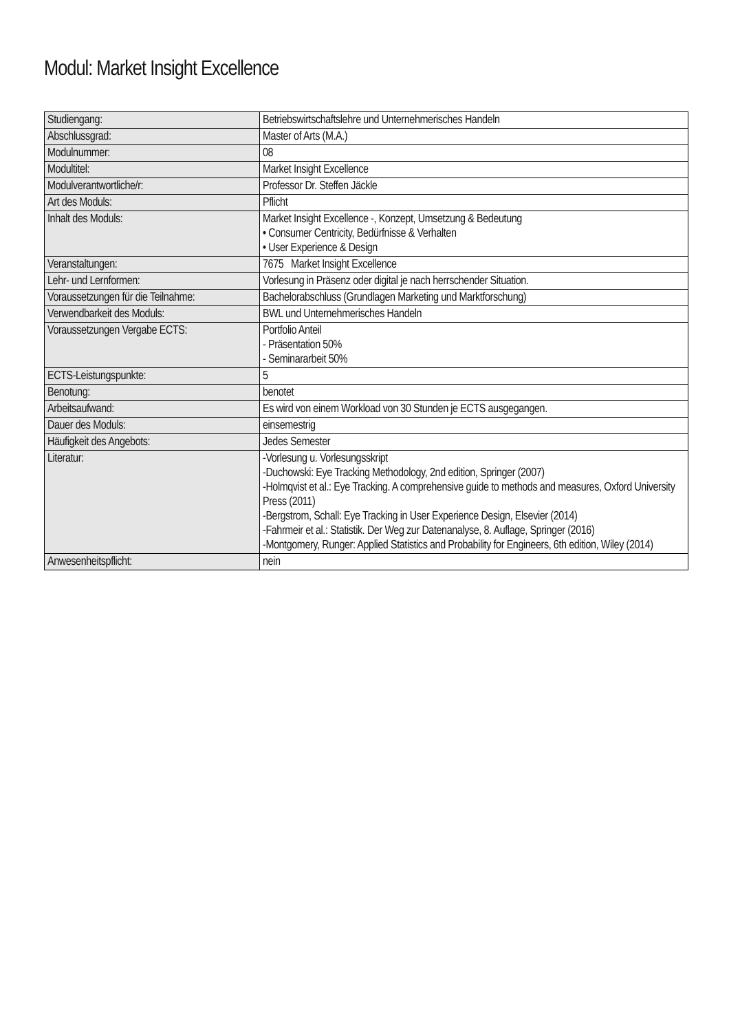Modul: Market Insight Excellence
| Studiengang: | Betriebswirtschaftslehre und Unternehmerisches Handeln |
| Abschlussgrad: | Master of Arts (M.A.) |
| Modulnummer: | 08 |
| Modultitel: | Market Insight Excellence |
| Modulverantwortliche/r: | Professor Dr. Steffen Jäckle |
| Art des Moduls: | Pflicht |
| Inhalt des Moduls: | Market Insight Excellence -, Konzept, Umsetzung & Bedeutung • Consumer Centricity, Bedürfnisse & Verhalten • User Experience & Design |
| Veranstaltungen: | 7675 Market Insight Excellence |
| Lehr- und Lernformen: | Vorlesung in Präsenz oder digital je nach herrschender Situation. |
| Voraussetzungen für die Teilnahme: | Bachelorabschluss (Grundlagen Marketing und Marktforschung) |
| Verwendbarkeit des Moduls: | BWL und Unternehmerisches Handeln |
| Voraussetzungen Vergabe ECTS: | Portfolio Anteil - Präsentation 50% - Seminararbeit 50% |
| ECTS-Leistungspunkte: | 5 |
| Benotung: | benotet |
| Arbeitsaufwand: | Es wird von einem Workload von 30 Stunden je ECTS ausgegangen. |
| Dauer des Moduls: | einsemestrig |
| Häufigkeit des Angebots: | Jedes Semester |
| Literatur: | -Vorlesung u. Vorlesungsskript -Duchowski: Eye Tracking Methodology, 2nd edition, Springer (2007) -Holmqvist et al.: Eye Tracking. A comprehensive guide to methods and measures, Oxford University Press (2011) -Bergstrom, Schall: Eye Tracking in User Experience Design, Elsevier (2014) -Fahrmeir et al.: Statistik. Der Weg zur Datenanalyse, 8. Auflage, Springer (2016) -Montgomery, Runger: Applied Statistics and Probability for Engineers, 6th edition, Wiley (2014) |
| Anwesenheitspflicht: | nein |